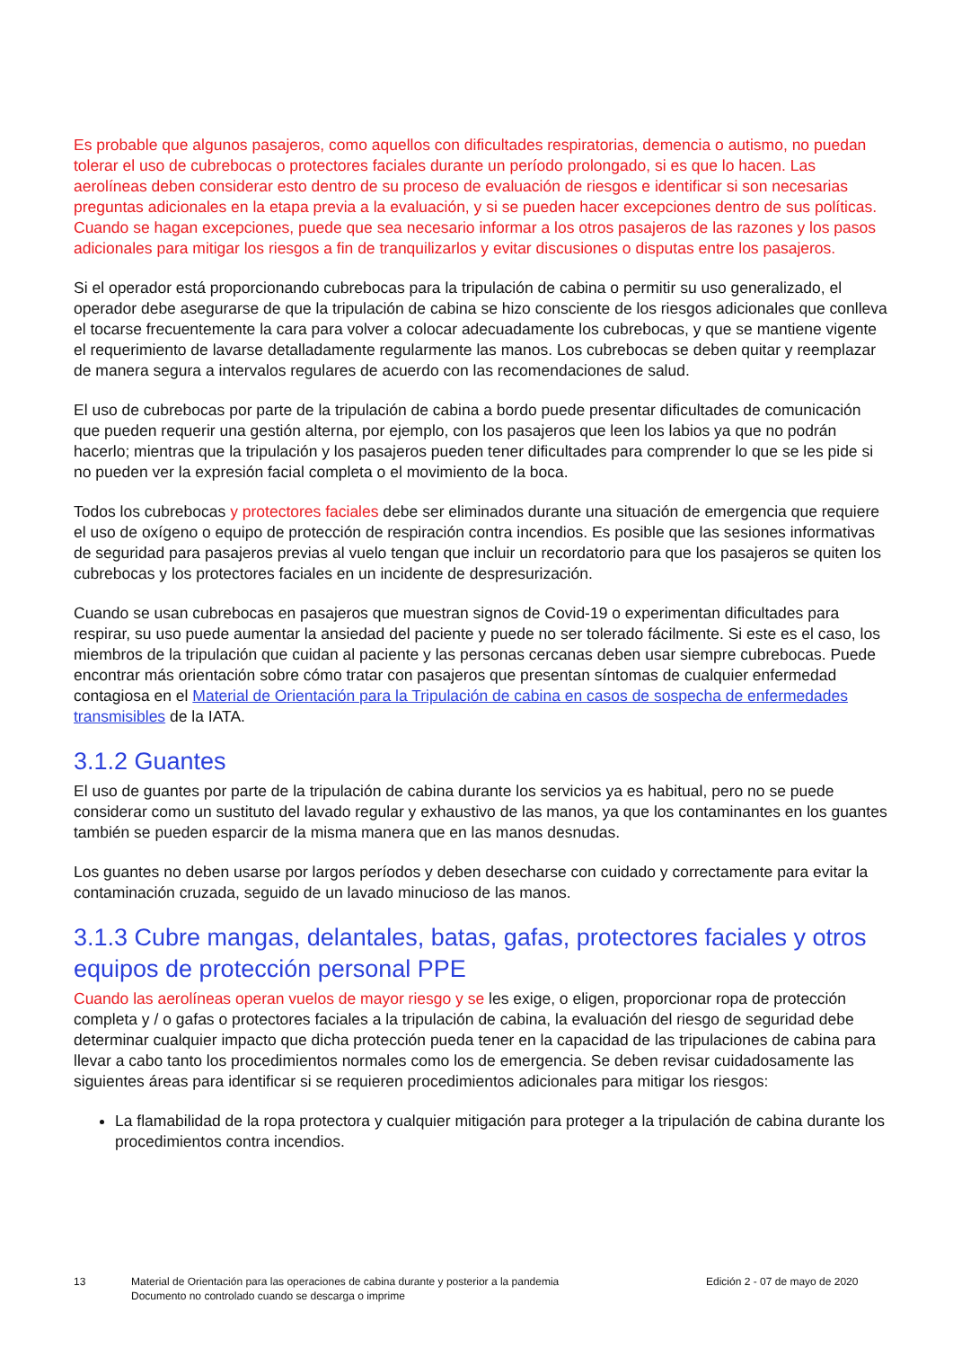Es probable que algunos pasajeros, como aquellos con dificultades respiratorias, demencia o autismo, no puedan tolerar el uso de cubrebocas o protectores faciales durante un período prolongado, si es que lo hacen. Las aerolíneas deben considerar esto dentro de su proceso de evaluación de riesgos e identificar si son necesarias preguntas adicionales en la etapa previa a la evaluación, y si se pueden hacer excepciones dentro de sus políticas. Cuando se hagan excepciones, puede que sea necesario informar a los otros pasajeros de las razones y los pasos adicionales para mitigar los riesgos a fin de tranquilizarlos y evitar discusiones o disputas entre los pasajeros.
Si el operador está proporcionando cubrebocas para la tripulación de cabina o permitir su uso generalizado, el operador debe asegurarse de que la tripulación de cabina se hizo consciente de los riesgos adicionales que conlleva el tocarse frecuentemente la cara para volver a colocar adecuadamente los cubrebocas, y que se mantiene vigente el requerimiento de lavarse detalladamente regularmente las manos. Los cubrebocas se deben quitar y reemplazar de manera segura a intervalos regulares de acuerdo con las recomendaciones de salud.
El uso de cubrebocas por parte de la tripulación de cabina a bordo puede presentar dificultades de comunicación que pueden requerir una gestión alterna, por ejemplo, con los pasajeros que leen los labios ya que no podrán hacerlo; mientras que la tripulación y los pasajeros pueden tener dificultades para comprender lo que se les pide si no pueden ver la expresión facial completa o el movimiento de la boca.
Todos los cubrebocas y protectores faciales debe ser eliminados durante una situación de emergencia que requiere el uso de oxígeno o equipo de protección de respiración contra incendios. Es posible que las sesiones informativas de seguridad para pasajeros previas al vuelo tengan que incluir un recordatorio para que los pasajeros se quiten los cubrebocas y los protectores faciales en un incidente de despresurización.
Cuando se usan cubrebocas en pasajeros que muestran signos de Covid-19 o experimentan dificultades para respirar, su uso puede aumentar la ansiedad del paciente y puede no ser tolerado fácilmente. Si este es el caso, los miembros de la tripulación que cuidan al paciente y las personas cercanas deben usar siempre cubrebocas. Puede encontrar más orientación sobre cómo tratar con pasajeros que presentan síntomas de cualquier enfermedad contagiosa en el Material de Orientación para la Tripulación de cabina en casos de sospecha de enfermedades transmisibles de la IATA.
3.1.2 Guantes
El uso de guantes por parte de la tripulación de cabina durante los servicios ya es habitual, pero no se puede considerar como un sustituto del lavado regular y exhaustivo de las manos, ya que los contaminantes en los guantes también se pueden esparcir de la misma manera que en las manos desnudas.
Los guantes no deben usarse por largos períodos y deben desecharse con cuidado y correctamente para evitar la contaminación cruzada, seguido de un lavado minucioso de las manos.
3.1.3 Cubre mangas, delantales, batas, gafas, protectores faciales y otros equipos de protección personal PPE
Cuando las aerolíneas operan vuelos de mayor riesgo y se les exige, o eligen, proporcionar ropa de protección completa y / o gafas o protectores faciales a la tripulación de cabina, la evaluación del riesgo de seguridad debe determinar cualquier impacto que dicha protección pueda tener en la capacidad de las tripulaciones de cabina para llevar a cabo tanto los procedimientos normales como los de emergencia. Se deben revisar cuidadosamente las siguientes áreas para identificar si se requieren procedimientos adicionales para mitigar los riesgos:
La flamabilidad de la ropa protectora y cualquier mitigación para proteger a la tripulación de cabina durante los procedimientos contra incendios.
13 Material de Orientación para las operaciones de cabina durante y posterior a la pandemia
Documento no controlado cuando se descarga o imprime
Edición 2 - 07 de mayo de 2020